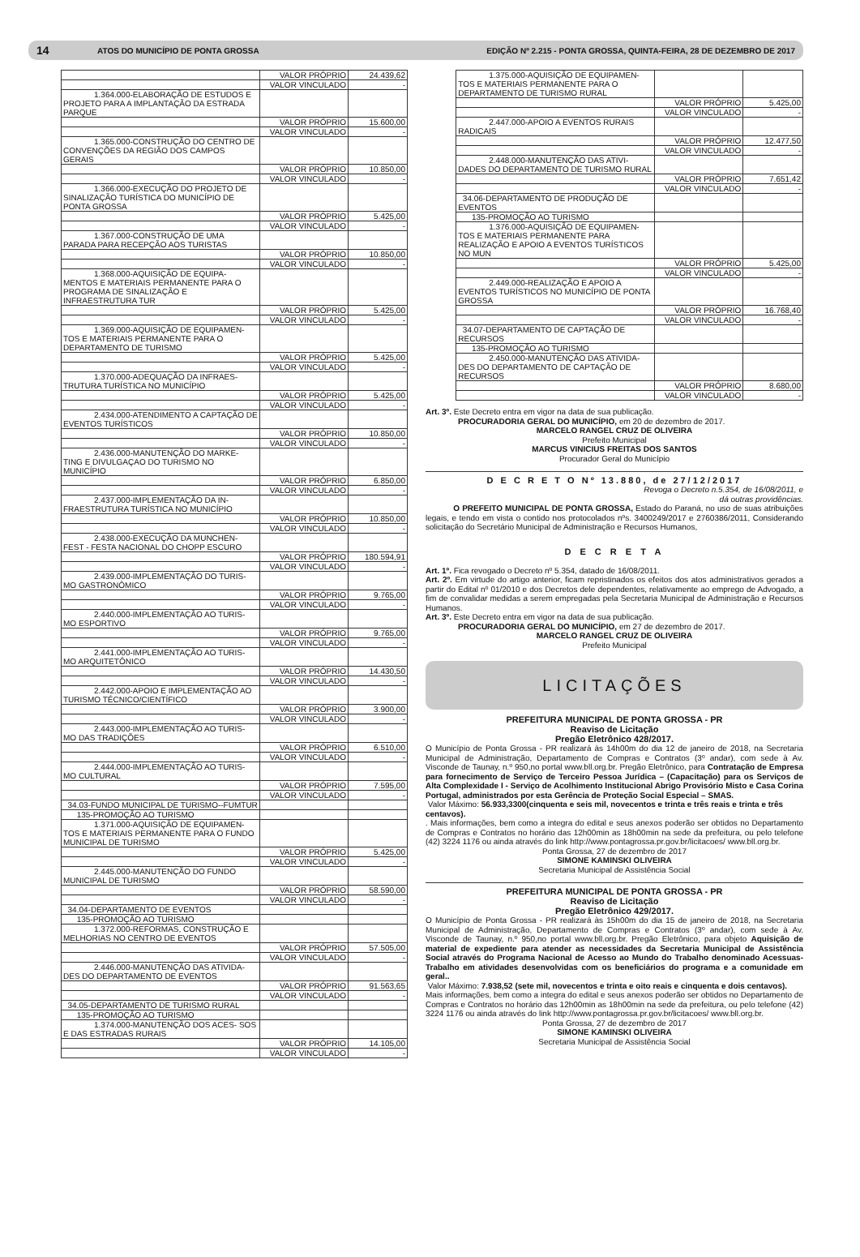14 ATOS DO MUNICÍPIO DE PONTA GROSSA EDIÇÃO Nº 2.215 - PONTA GROSSA, QUINTA-FEIRA, 28 DE DEZEMBRO DE 2017
| | VALOR PRÓPRIO | 24.439,62 |
| | VALOR VINCULADO | - |
| 1.364.000-ELABORAÇÃO DE ESTUDOS E PROJETO PARA A IMPLANTAÇÃO DA ESTRADA PARQUE | | |
| | VALOR PRÓPRIO | 15.600,00 |
| | VALOR VINCULADO | - |
| 1.365.000-CONSTRUÇÃO DO CENTRO DE CONVENÇÕES DA REGIÃO DOS CAMPOS GERAIS | | |
| | VALOR PRÓPRIO | 10.850,00 |
| | VALOR VINCULADO | - |
| 1.366.000-EXECUÇÃO DO PROJETO DE SINALIZAÇÃO TURÍSTICA DO MUNICÍPIO DE PONTA GROSSA | | |
| | VALOR PRÓPRIO | 5.425,00 |
| | VALOR VINCULADO | - |
| 1.367.000-CONSTRUÇÃO DE UMA PARADA PARA RECEPÇÃO AOS TURISTAS | | |
| | VALOR PRÓPRIO | 10.850,00 |
| | VALOR VINCULADO | - |
| 1.368.000-AQUISIÇÃO DE EQUIPA- MENTOS E MATERIAIS PERMANENTE PARA O PROGRAMA DE SINALIZAÇÃO E INFRAESTRUTURA TUR | | |
| | VALOR PRÓPRIO | 5.425,00 |
| | VALOR VINCULADO | - |
| 1.369.000-AQUISIÇÃO DE EQUIPAMEN- TOS E MATERIAIS PERMANENTE PARA O DEPARTAMENTO DE TURISMO | | |
| | VALOR PRÓPRIO | 5.425,00 |
| | VALOR VINCULADO | - |
| 1.370.000-ADEQUAÇÃO DA INFRAES- TRUTURA TURÍSTICA NO MUNICÍPIO | | |
| | VALOR PRÓPRIO | 5.425,00 |
| | VALOR VINCULADO | - |
| 2.434.000-ATENDIMENTO A CAPTAÇÃO DE EVENTOS TURÍSTICOS | | |
| | VALOR PRÓPRIO | 10.850,00 |
| | VALOR VINCULADO | - |
| 2.436.000-MANUTENÇÃO DO MARKE- TING E DIVULGAÇAO DO TURISMO NO MUNICÍPIO | | |
| | VALOR PRÓPRIO | 6.850,00 |
| | VALOR VINCULADO | - |
| 2.437.000-IMPLEMENTAÇÃO DA IN- FRAESTRUTURA TURÍSTICA NO MUNICÍPIO | | |
| | VALOR PRÓPRIO | 10.850,00 |
| | VALOR VINCULADO | - |
| 2.438.000-EXECUÇÃO DA MUNCHEN- FEST - FESTA NACIONAL DO CHOPP ESCURO | | |
| | VALOR PRÓPRIO | 180.594,91 |
| | VALOR VINCULADO | - |
| 2.439.000-IMPLEMENTAÇÃO DO TURIS- MO GASTRONÔMICO | | |
| | VALOR PRÓPRIO | 9.765,00 |
| | VALOR VINCULADO | - |
| 2.440.000-IMPLEMENTAÇÃO AO TURIS- MO ESPORTIVO | | |
| | VALOR PRÓPRIO | 9.765,00 |
| | VALOR VINCULADO | - |
| 2.441.000-IMPLEMENTAÇÃO AO TURIS- MO ARQUITETÔNICO | | |
| | VALOR PRÓPRIO | 14.430,50 |
| | VALOR VINCULADO | - |
| 2.442.000-APOIO E IMPLEMENTAÇÃO AO TURISMO TÉCNICO/CIENTÍFICO | | |
| | VALOR PRÓPRIO | 3.900,00 |
| | VALOR VINCULADO | - |
| 2.443.000-IMPLEMENTAÇÃO AO TURIS- MO DAS TRADIÇÕES | | |
| | VALOR PRÓPRIO | 6.510,00 |
| | VALOR VINCULADO | - |
| 2.444.000-IMPLEMENTAÇÃO AO TURIS- MO CULTURAL | | |
| | VALOR PRÓPRIO | 7.595,00 |
| | VALOR VINCULADO | - |
| 34.03-FUNDO MUNICIPAL DE TURISMO--FUMTUR | | |
| 135-PROMOÇÃO AO TURISMO | | |
| 1.371.000-AQUISIÇÃO DE EQUIPAMEN- TOS E MATERIAIS PERMANENTE PARA O FUNDO MUNICIPAL DE TURISMO | | |
| | VALOR PRÓPRIO | 5.425,00 |
| | VALOR VINCULADO | - |
| 2.445.000-MANUTENÇÃO DO FUNDO MUNICIPAL DE TURISMO | | |
| | VALOR PRÓPRIO | 58.590,00 |
| | VALOR VINCULADO | - |
| 34.04-DEPARTAMENTO DE EVENTOS | | |
| 135-PROMOÇÃO AO TURISMO | | |
| 1.372.000-REFORMAS, CONSTRUÇÃO E MELHORIAS NO CENTRO DE EVENTOS | | |
| | VALOR PRÓPRIO | 57.505,00 |
| | VALOR VINCULADO | - |
| 2.446.000-MANUTENÇÃO DAS ATIVIDA- DES DO DEPARTAMENTO DE EVENTOS | | |
| | VALOR PRÓPRIO | 91.563,65 |
| | VALOR VINCULADO | - |
| 34.05-DEPARTAMENTO DE TURISMO RURAL | | |
| 135-PROMOÇÃO AO TURISMO | | |
| 1.374.000-MANUTENÇÃO DOS ACES- SOS E DAS ESTRADAS RURAIS | | |
| | VALOR PRÓPRIO | 14.105,00 |
| | VALOR VINCULADO | - |
| 1.375.000-AQUISIÇÃO DE EQUIPAMEN- TOS E MATERIAIS PERMANENTE PARA O DEPARTAMENTO DE TURISMO RURAL | | |
| | VALOR PRÓPRIO | 5.425,00 |
| | VALOR VINCULADO | - |
| 2.447.000-APOIO A EVENTOS RURAIS RADICAIS | | |
| | VALOR PRÓPRIO | 12.477,50 |
| | VALOR VINCULADO | - |
| 2.448.000-MANUTENÇÃO DAS ATIVI- DADES DO DEPARTAMENTO DE TURISMO RURAL | | |
| | VALOR PRÓPRIO | 7.651,42 |
| | VALOR VINCULADO | - |
| 34.06-DEPARTAMENTO DE PRODUÇÃO DE EVENTOS | | |
| 135-PROMOÇÃO AO TURISMO | | |
| 1.376.000-AQUISIÇÃO DE EQUIPAMEN- TOS E MATERIAIS PERMANENTE PARA REALIZAÇÃO E APOIO A EVENTOS TURÍSTICOS NO MUN | | |
| | VALOR PRÓPRIO | 5.425,00 |
| | VALOR VINCULADO | - |
| 2.449.000-REALIZAÇÃO E APOIO A EVENTOS TURÍSTICOS NO MUNICÍPIO DE PONTA GROSSA | | |
| | VALOR PRÓPRIO | 16.768,40 |
| | VALOR VINCULADO | - |
| 34.07-DEPARTAMENTO DE CAPTAÇÃO DE RECURSOS | | |
| 135-PROMOÇÃO AO TURISMO | | |
| 2.450.000-MANUTENÇÃO DAS ATIVIDA- DES DO DEPARTAMENTO DE CAPTAÇÃO DE RECURSOS | | |
| | VALOR PRÓPRIO | 8.680,00 |
| | VALOR VINCULADO | - |
Art. 3º. Este Decreto entra em vigor na data de sua publicação.
PROCURADORIA GERAL DO MUNICÍPIO, em 20 de dezembro de 2017.
MARCELO RANGEL CRUZ DE OLIVEIRA
Prefeito Municipal
MARCUS VINICIUS FREITAS DOS SANTOS
Procurador Geral do Município
D E C R E T O Nº 13.880, de 27/12/2017
Revoga o Decreto n.5.354, de 16/08/2011, e
dá outras providências.
O PREFEITO MUNICIPAL DE PONTA GROSSA, Estado do Paraná, no uso de suas atribuições legais, e tendo em vista o contido nos protocolados nºs. 3400249/2017 e 2760386/2011, Considerando solicitação do Secretário Municipal de Administração e Recursos Humanos,
D E C R E T A
Art. 1º. Fica revogado o Decreto nº 5.354, datado de 16/08/2011.
Art. 2º. Em virtude do artigo anterior, ficam repristinados os efeitos dos atos administrativos gerados a partir do Edital nº 01/2010 e dos Decretos dele dependentes, relativamente ao emprego de Advogado, a fim de convalidar medidas a serem empregadas pela Secretaria Municipal de Administração e Recursos Humanos.
Art. 3º. Este Decreto entra em vigor na data de sua publicação.
PROCURADORIA GERAL DO MUNICÍPIO, em 27 de dezembro de 2017.
MARCELO RANGEL CRUZ DE OLIVEIRA
Prefeito Municipal
LICITAÇÕES
PREFEITURA MUNICIPAL DE PONTA GROSSA - PR
Reaviso de Licitação
Pregão Eletrônico 428/2017.
O Município de Ponta Grossa - PR realizará às 14h00m do dia 12 de janeiro de 2018, na Secretaria Municipal de Administração, Departamento de Compras e Contratos (3º andar), com sede à Av. Visconde de Taunay, n.º 950,no portal www.bll.org.br. Pregão Eletrônico, para Contratação de Empresa para fornecimento de Serviço de Terceiro Pessoa Jurídica – (Capacitação) para os Serviços de Alta Complexidade I - Serviço de Acolhimento Institucional Abrigo Provisório Misto e Casa Corina Portugal, administrados por esta Gerência de Proteção Social Especial – SMAS.
Valor Máximo: 56.933,3300(cinquenta e seis mil, novecentos e trinta e três reais e trinta e três centavos).
. Mais informações, bem como a integra do edital e seus anexos poderão ser obtidos no Departamento de Compras e Contratos no horário das 12h00min as 18h00min na sede da prefeitura, ou pelo telefone (42) 3224 1176 ou ainda através do link http://www.pontagrossa.pr.gov.br/licitacoes/ www.bll.org.br.
Ponta Grossa, 27 de dezembro de 2017
SIMONE KAMINSKI OLIVEIRA
Secretaria Municipal de Assistência Social
PREFEITURA MUNICIPAL DE PONTA GROSSA - PR
Reaviso de Licitação
Pregão Eletrônico 429/2017.
O Município de Ponta Grossa - PR realizará às 15h00m do dia 15 de janeiro de 2018, na Secretaria Municipal de Administração, Departamento de Compras e Contratos (3º andar), com sede à Av. Visconde de Taunay, n.º 950,no portal www.bll.org.br. Pregão Eletrônico, para objeto Aquisição de material de expediente para atender as necessidades da Secretaria Municipal de Assistência Social através do Programa Nacional de Acesso ao Mundo do Trabalho denominado Acessuas-Trabalho em atividades desenvolvidas com os beneficiários do programa e a comunidade em geral..
Valor Máximo: 7.938,52 (sete mil, novecentos e trinta e oito reais e cinquenta e dois centavos).
Mais informações, bem como a integra do edital e seus anexos poderão ser obtidos no Departamento de Compras e Contratos no horário das 12h00min as 18h00min na sede da prefeitura, ou pelo telefone (42) 3224 1176 ou ainda através do link http://www.pontagrossa.pr.gov.br/licitacoes/ www.bll.org.br.
Ponta Grossa, 27 de dezembro de 2017
SIMONE KAMINSKI OLIVEIRA
Secretaria Municipal de Assistência Social